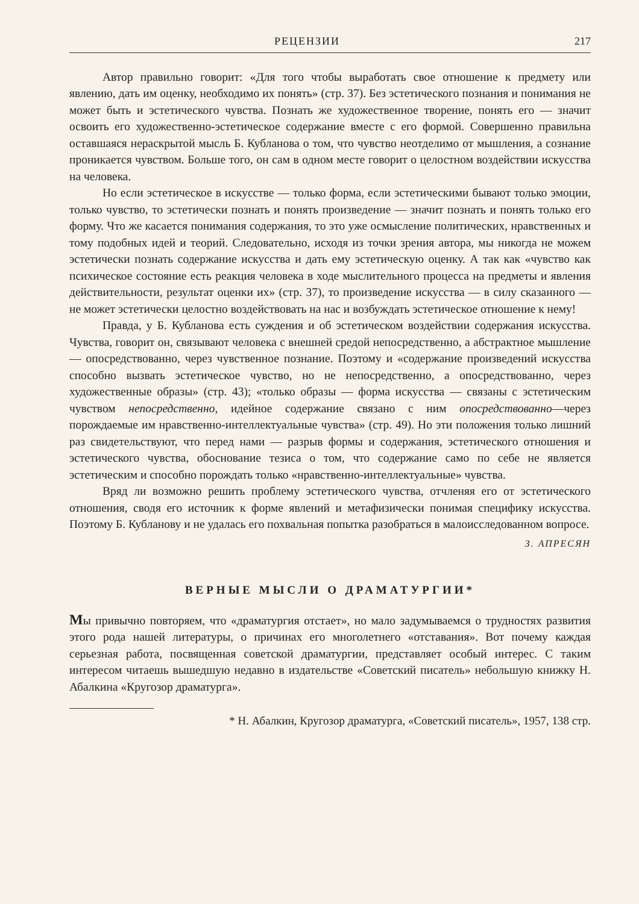РЕЦЕНЗИИ 217
Автор правильно говорит: «Для того чтобы выработать свое отношение к предмету или явлению, дать им оценку, необходимо их понять» (стр. 37). Без эстетического познания и понимания не может быть и эстетического чувства. Познать же художественное творение, понять его — значит освоить его художественно-эстетическое содержание вместе с его формой. Совершенно правильна оставшаяся нераскрытой мысль Б. Кубланова о том, что чувство неотделимо от мышления, а сознание проникается чувством. Больше того, он сам в одном месте говорит о целостном воздействии искусства на человека.
Но если эстетическое в искусстве — только форма, если эстетическими бывают только эмоции, только чувство, то эстетически познать и понять произведение — значит познать и понять только его форму. Что же касается понимания содержания, то это уже осмысление политических, нравственных и тому подобных идей и теорий. Следовательно, исходя из точки зрения автора, мы никогда не можем эстетически познать содержание искусства и дать ему эстетическую оценку. А так как «чувство как психическое состояние есть реакция человека в ходе мыслительного процесса на предметы и явления действительности, результат оценки их» (стр. 37), то произведение искусства — в силу сказанного — не может эстетически целостно воздействовать на нас и возбуждать эстетическое отношение к нему!
Правда, у Б. Кубланова есть суждения и об эстетическом воздействии содержания искусства. Чувства, говорит он, связывают человека с внешней средой непосредственно, а абстрактное мышление — опосредствованно, через чувственное познание. Поэтому и «содержание произведений искусства способно вызвать эстетическое чувство, но не непосредственно, а опосредствованно, через художественные образы» (стр. 43); «только образы — форма искусства — связаны с эстетическим чувством непосредственно, идейное содержание связано с ним опосредствованно—через порождаемые им нравственно-интеллектуальные чувства» (стр. 49). Но эти положения только лишний раз свидетельствуют, что перед нами — разрыв формы и содержания, эстетического отношения и эстетического чувства, обоснование тезиса о том, что содержание само по себе не является эстетическим и способно порождать только «нравственно-интеллектуальные» чувства.
Вряд ли возможно решить проблему эстетического чувства, отчленяя его от эстетического отношения, сводя его источник к форме явлений и метафизически понимая специфику искусства. Поэтому Б. Кубланову и не удалась его похвальная попытка разобраться в малоисследованном вопросе.
З. АПРЕСЯН
ВЕРНЫЕ МЫСЛИ О ДРАМАТУРГИИ*
Мы привычно повторяем, что «драматургия отстает», но мало задумываемся о трудностях развития этого рода нашей литературы, о причинах его многолетнего «отставания». Вот почему каждая серьезная работа, посвященная советской драматургии, представляет особый интерес. С таким интересом читаешь вышедшую недавно в издательстве «Советский писатель» небольшую книжку Н. Абалкина «Кругозор драматурга».
* Н. Абалкин, Кругозор драматурга, «Советский писатель», 1957, 138 стр.